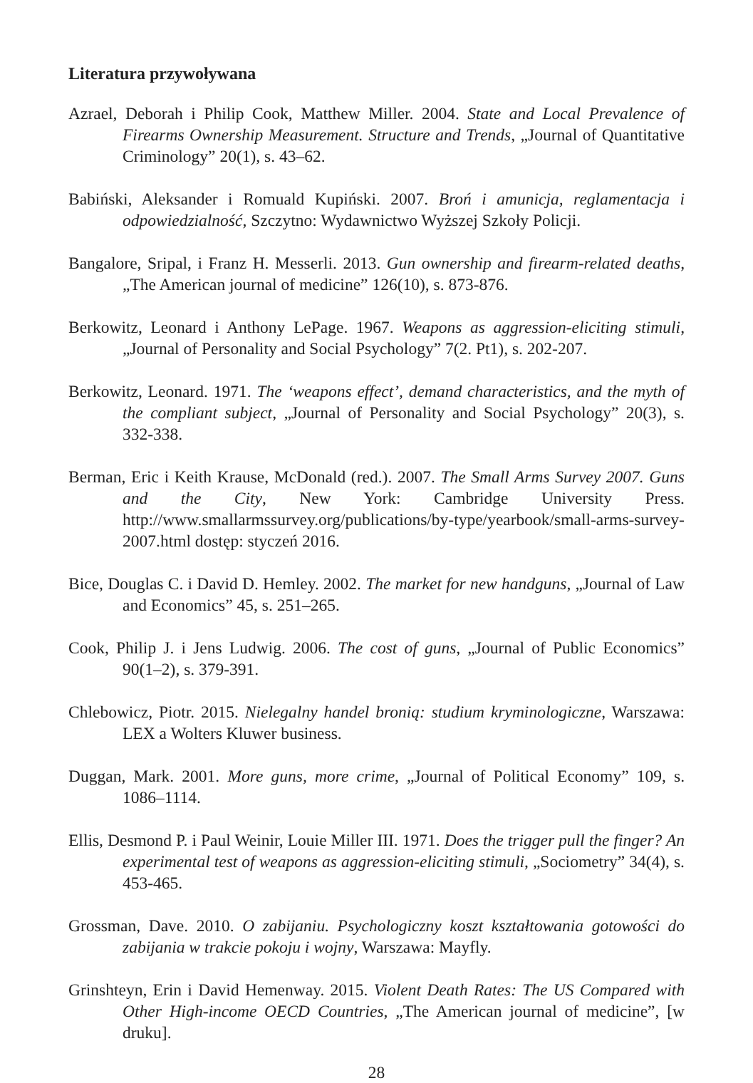Literatura przywoływana
Azrael, Deborah i Philip Cook, Matthew Miller. 2004. State and Local Prevalence of Firearms Ownership Measurement. Structure and Trends, „Journal of Quantitative Criminology” 20(1), s. 43–62.
Babiński, Aleksander i Romuald Kupiński. 2007. Broń i amunicja, reglamentacja i odpowiedzialność, Szczytno: Wydawnictwo Wyższej Szkoły Policji.
Bangalore, Sripal, i Franz H. Messerli. 2013. Gun ownership and firearm-related deaths, „The American journal of medicine” 126(10), s. 873-876.
Berkowitz, Leonard i Anthony LePage. 1967. Weapons as aggression-eliciting stimuli, „Journal of Personality and Social Psychology” 7(2. Pt1), s. 202-207.
Berkowitz, Leonard. 1971. The ‘weapons effect’, demand characteristics, and the myth of the compliant subject, „Journal of Personality and Social Psychology” 20(3), s. 332-338.
Berman, Eric i Keith Krause, McDonald (red.). 2007. The Small Arms Survey 2007. Guns and the City, New York: Cambridge University Press. http://www.smallarmssurvey.org/publications/by-type/yearbook/small-arms-survey-2007.html dostęp: styczeń 2016.
Bice, Douglas C. i David D. Hemley. 2002. The market for new handguns, „Journal of Law and Economics” 45, s. 251–265.
Cook, Philip J. i Jens Ludwig. 2006. The cost of guns, „Journal of Public Economics” 90(1–2), s. 379-391.
Chlebowicz, Piotr. 2015. Nielegalny handel bronią: studium kryminologiczne, Warszawa: LEX a Wolters Kluwer business.
Duggan, Mark. 2001. More guns, more crime, „Journal of Political Economy” 109, s. 1086–1114.
Ellis, Desmond P. i Paul Weinir, Louie Miller III. 1971. Does the trigger pull the finger? An experimental test of weapons as aggression-eliciting stimuli, „Sociometry” 34(4), s. 453-465.
Grossman, Dave. 2010. O zabijaniu. Psychologiczny koszt kształtowania gotowości do zabijania w trakcie pokoju i wojny, Warszawa: Mayfly.
Grinshteyn, Erin i David Hemenway. 2015. Violent Death Rates: The US Compared with Other High-income OECD Countries, „The American journal of medicine”, [w druku].
28